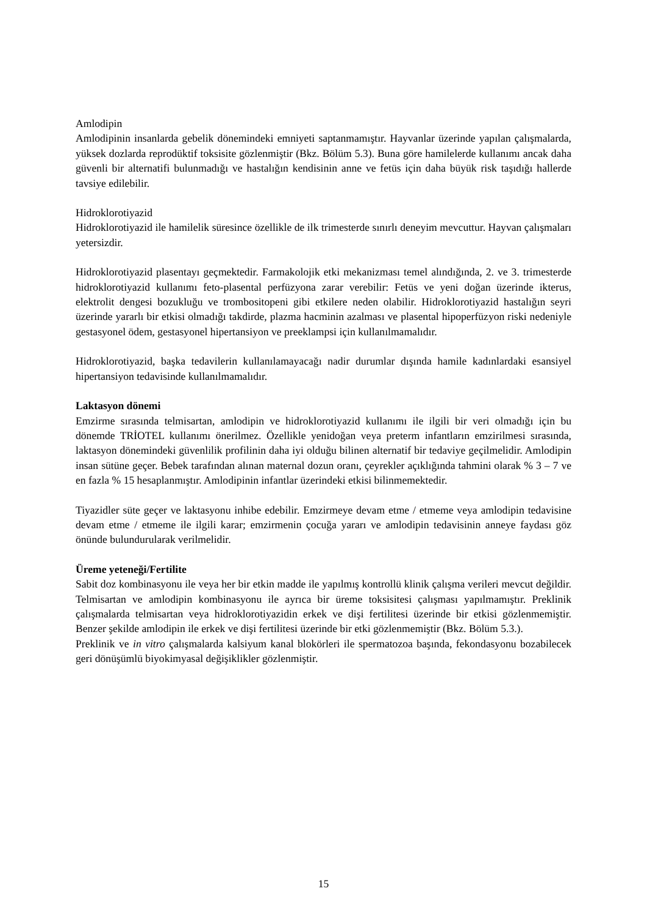Amlodipin
Amlodipinin insanlarda gebelik dönemindeki emniyeti saptanmamıştır. Hayvanlar üzerinde yapılan çalışmalarda, yüksek dozlarda reprodüktif toksisite gözlenmiştir (Bkz. Bölüm 5.3). Buna göre hamilelerde kullanımı ancak daha güvenli bir alternatifi bulunmadığı ve hastalığın kendisinin anne ve fetüs için daha büyük risk taşıdığı hallerde tavsiye edilebilir.
Hidroklorotiyazid
Hidroklorotiyazid ile hamilelik süresince özellikle de ilk trimesterde sınırlı deneyim mevcuttur. Hayvan çalışmaları yetersizdir.
Hidroklorotiyazid plasentayı geçmektedir. Farmakolojik etki mekanizması temel alındığında, 2. ve 3. trimesterde hidroklorotiyazid kullanımı feto-plasental perfüzyona zarar verebilir: Fetüs ve yeni doğan üzerinde ikterus, elektrolit dengesi bozukluğu ve trombositopeni gibi etkilere neden olabilir. Hidroklorotiyazid hastalığın seyri üzerinde yararlı bir etkisi olmadığı takdirde, plazma hacminin azalması ve plasental hipoperfüzyon riski nedeniyle gestasyonel ödem, gestasyonel hipertansiyon ve preeklampsi için kullanılmamalıdır.
Hidroklorotiyazid, başka tedavilerin kullanılamayacağı nadir durumlar dışında hamile kadınlardaki esansiyel hipertansiyon tedavisinde kullanılmamalıdır.
Laktasyon dönemi
Emzirme sırasında telmisartan, amlodipin ve hidroklorotiyazid kullanımı ile ilgili bir veri olmadığı için bu dönemde TRİOTEL kullanımı önerilmez. Özellikle yenidoğan veya preterm infantların emzirilmesi sırasında, laktasyon dönemindeki güvenlilik profilinin daha iyi olduğu bilinen alternatif bir tedaviye geçilmelidir. Amlodipin insan sütüne geçer. Bebek tarafından alınan maternal dozun oranı, çeyrekler açıklığında tahmini olarak % 3 – 7 ve en fazla % 15 hesaplanmıştır. Amlodipinin infantlar üzerindeki etkisi bilinmemektedir.
Tiyazidler süte geçer ve laktasyonu inhibe edebilir. Emzirmeye devam etme / etmeme veya amlodipin tedavisine devam etme / etmeme ile ilgili karar; emzirmenin çocuğa yararı ve amlodipin tedavisinin anneye faydası göz önünde bulundurularak verilmelidir.
Üreme yeteneği/Fertilite
Sabit doz kombinasyonu ile veya her bir etkin madde ile yapılmış kontrollü klinik çalışma verileri mevcut değildir. Telmisartan ve amlodipin kombinasyonu ile ayrıca bir üreme toksisitesi çalışması yapılmamıştır. Preklinik çalışmalarda telmisartan veya hidroklorotiyazidin erkek ve dişi fertilitesi üzerinde bir etkisi gözlenmemiştir. Benzer şekilde amlodipin ile erkek ve dişi fertilitesi üzerinde bir etki gözlenmemiştir (Bkz. Bölüm 5.3.).
Preklinik ve in vitro çalışmalarda kalsiyum kanal blokörleri ile spermatozoa başında, fekondasyonu bozabilecek geri dönüşümlü biyokimyasal değişiklikler gözlenmiştir.
15